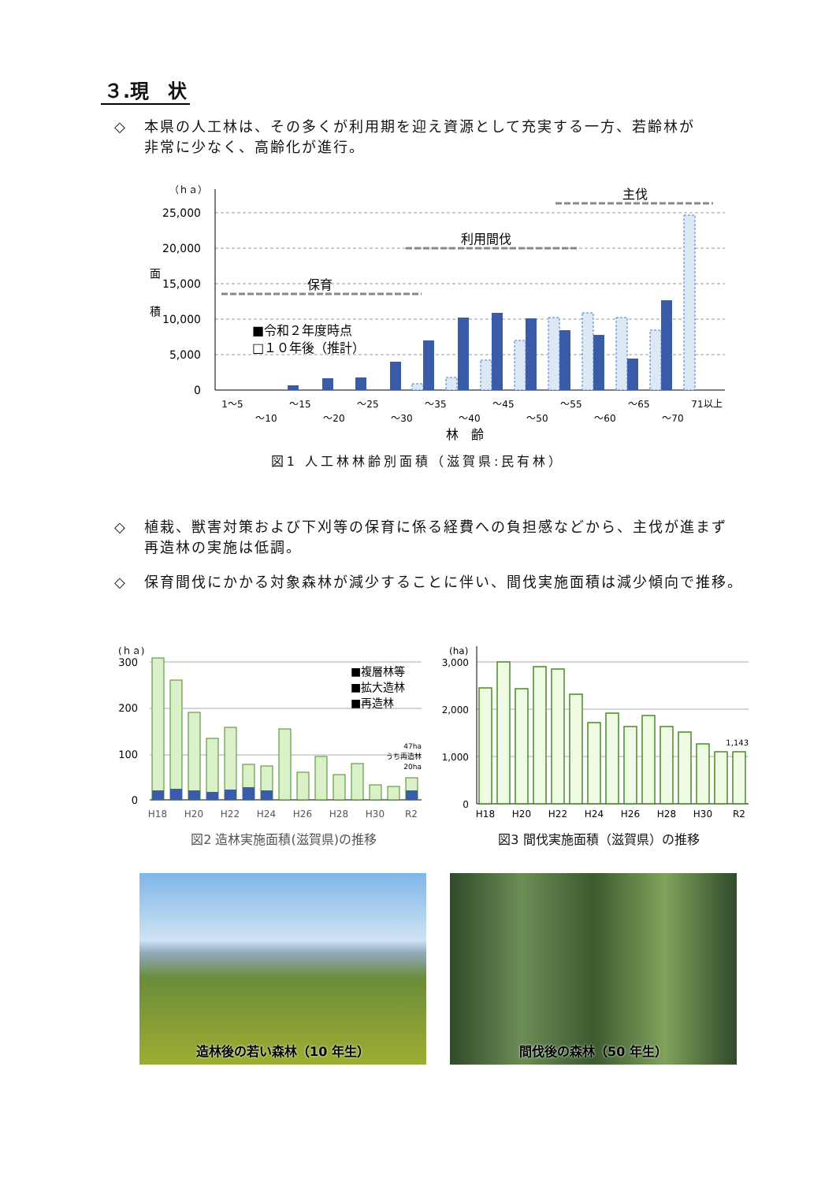３.現　状
◇ 本県の人工林は、その多くが利用期を迎え資源として充実する一方、若齢林が
非常に少なく、高齢化が進行。
（ｈａ）
25,000
20,000
15,000
10,000
5,000
0
面
積
保育
利用間伐
主伐
■令和２年度時点
□１０年後（推計）
1～5
～10
～15
～20
～25
～30
～35
～40
～45
～50
～55
～60
～65
～70
71以上
林　齢
図1 人工林林齢別面積（滋賀県:民有林）
◇ 植栽、獣害対策および下刈等の保育に係る経費への負担感などから、主伐が進まず
再造林の実施は低調。
◇ 保育間伐にかかる対象森林が減少することに伴い、間伐実施面積は減少傾向で推移。
(ｈａ)
300
200
100
0
■複層林等
■拡大造林
■再造林
47ha
うち再造林
20ha
H18
H20
H22
H24
H26
H28
H30
R2
(ha)
3,000
2,000
1,000
0
1,143
H18
H20
H22
H24
H26
H28
H30
R2
図2 造林実施面積(滋賀県)の推移 図3 間伐実施面積（滋賀県）の推移
造林後の若い森林（10 年生） 間伐後の森林（50 年生）